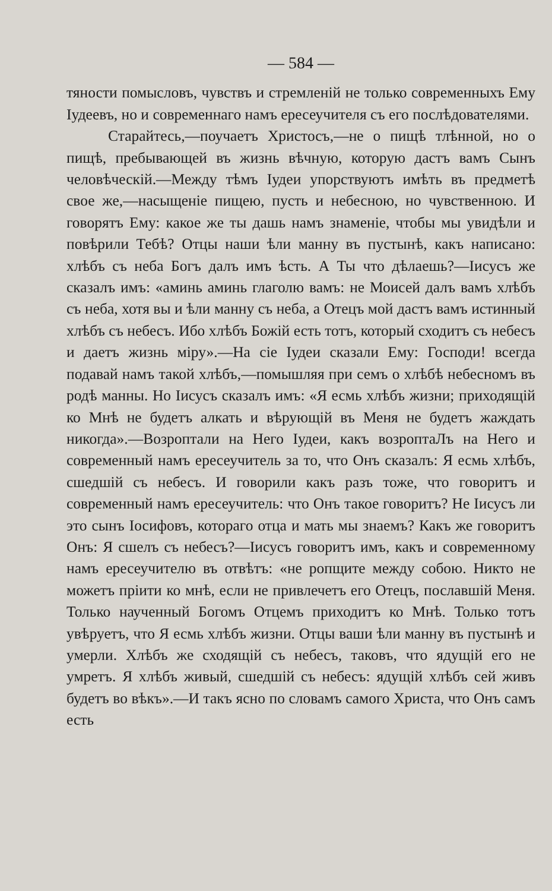— 584 —
тяности помысловъ, чувствъ и стремленій не только современныхъ Ему Іудеевъ, но и современнаго намъ ересеучителя съ его послѣдователями.
Старайтесь,—поучаетъ Христосъ,—не о пищѣ тлѣнной, но о пищѣ, пребывающей въ жизнь вѣчную, которую дастъ вамъ Сынъ человѣческій.—Между тѣмъ Іудеи упорствуютъ имѣть въ предметѣ свое же,—насыщеніе пищею, пусть и небесною, но чувственною. И говорятъ Ему: какое же ты дашь намъ знаменіе, чтобы мы увидѣли и повѣрили Тебѣ? Отцы наши ѣли манну въ пустынѣ, какъ написано: хлѣбъ съ неба Богъ далъ имъ ѣсть. А Ты что дѣлаешь?—Іисусъ же сказалъ имъ: «аминь аминь глаголю вамъ: не Моисей далъ вамъ хлѣбъ съ неба, хотя вы и ѣли манну съ неба, а Отецъ мой дастъ вамъ истинный хлѣбъ съ небесъ. Ибо хлѣбъ Божій есть тотъ, который сходитъ съ небесъ и даетъ жизнь міру».—На сіе Іудеи сказали Ему: Господи! всегда подавай намъ такой хлѣбъ,—помышляя при семъ о хлѣбѣ небесномъ въ родѣ манны. Но Іисусъ сказалъ имъ: «Я есмь хлѣбъ жизни; приходящій ко Мнѣ не будетъ алкать и вѣрующій въ Меня не будетъ жаждать никогда».—Возроптали на Него Іудеи, какъ возроптаЛъ на Него и современный намъ ересеучитель за то, что Онъ сказалъ: Я есмь хлѣбъ, сшедшій съ небесъ. И говорили какъ разъ тоже, что говоритъ и современный намъ ересеучитель: что Онъ такое говоритъ? Не Іисусъ ли это сынъ Іосифовъ, котораго отца и мать мы знаемъ? Какъ же говоритъ Онъ: Я сшелъ съ небесъ?—Іисусъ говоритъ имъ, какъ и современному намъ ересеучителю въ отвѣтъ: «не ропщите между собою. Никто не можетъ пріити ко мнѣ, если не привлечетъ его Отецъ, пославшій Меня. Только наученный Богомъ Отцемъ приходитъ ко Мнѣ. Только тотъ увѣруетъ, что Я есмь хлѣбъ жизни. Отцы ваши ѣли манну въ пустынѣ и умерли. Хлѣбъ же сходящій съ небесъ, таковъ, что ядущій его не умретъ. Я хлѣбъ живый, сшедшій съ небесъ: ядущій хлѣбъ сей живъ будетъ во вѣкъ».—И такъ ясно по словамъ самого Христа, что Онъ самъ есть